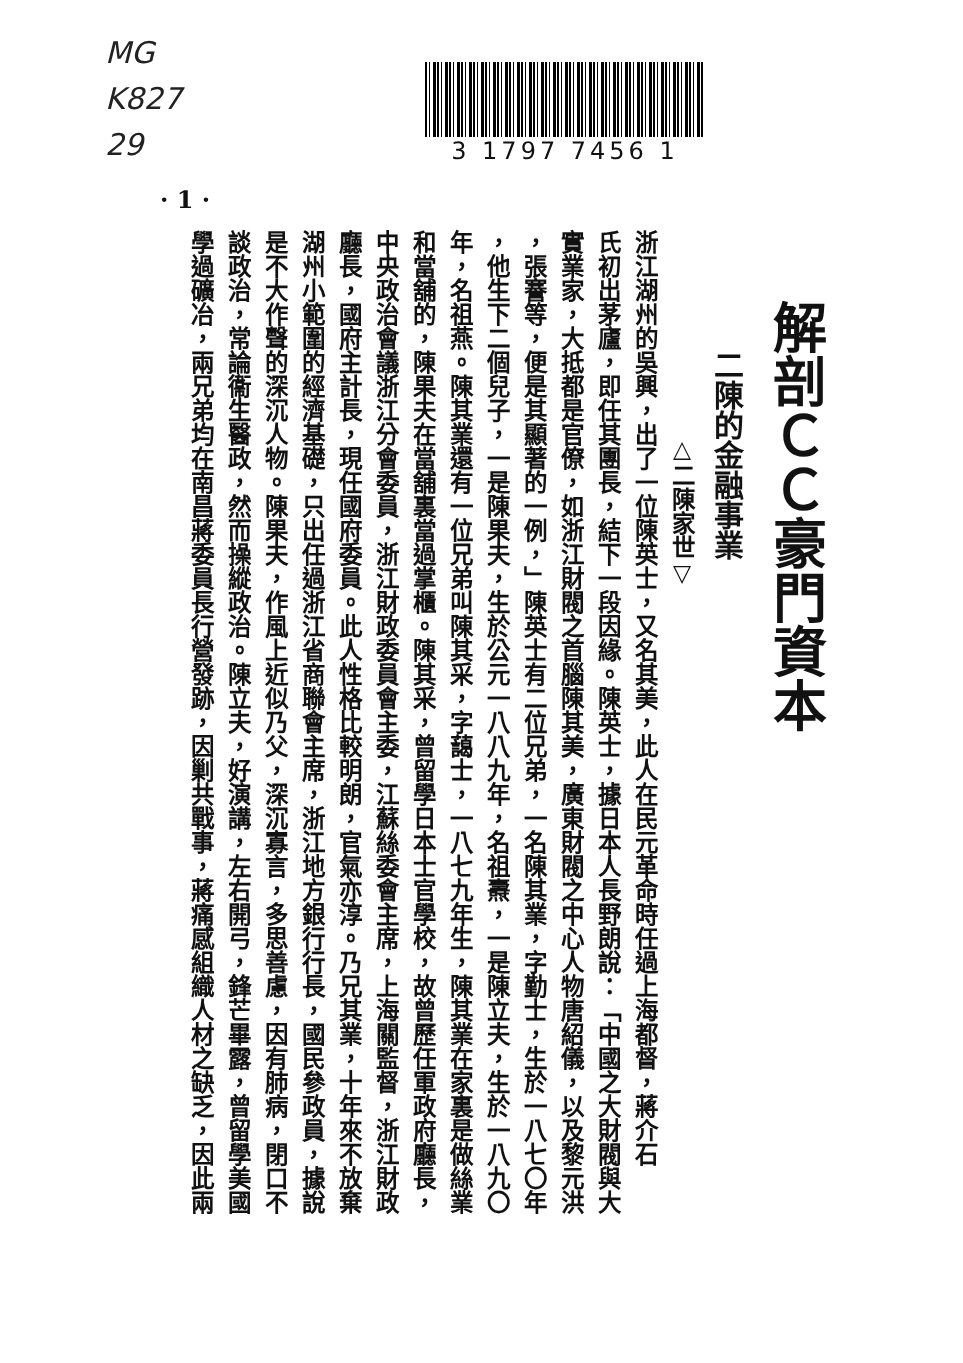MG
K827
29
· 1 ·
3 1797 7456 1
解剖ＣＣ豪門資本
二陳的金融事業
△二陳家世▽
浙江湖州的吳興，出了一位陳英士，又名其美，此人在民元革命時任過上海都督，蔣介石
氏初出茅廬，即任其團長，結下一段因緣。陳英士，據日本人長野朗說：「中國之大財閥與大
實業家，大抵都是官僚，如浙江財閥之首腦陳其美，廣東財閥之中心人物唐紹儀，以及黎元洪
，張謇等，便是其顯著的一例，」陳英士有二位兄弟，一名陳其業，字勤士，生於一八七〇年
，他生下二個兒子，一是陳果夫，生於公元一八八九年，名祖燾，一是陳立夫，生於一八九〇
年，名祖燕。陳其業還有一位兄弟叫陳其采，字藹士，一八七九年生，陳其業在家裏是做絲業
和當舖的，陳果夫在當舖裏當過掌櫃。陳其采，曾留學日本士官學校，故曾歷任軍政府廳長，
中央政治會議浙江分會委員，浙江財政委員會主委，江蘇絲委會主席，上海關監督，浙江財政
廳長，國府主計長，現任國府委員。此人性格比較明朗，官氣亦淳。乃兄其業，十年來不放棄
湖州小範圍的經濟基礎，只出任過浙江省商聯會主席，浙江地方銀行行長，國民參政員，據說
是不大作聲的深沉人物。陳果夫，作風上近似乃父，深沉寡言，多思善慮，因有肺病，閉口不
談政治，常論衞生醫政，然而操縱政治。陳立夫，好演講，左右開弓，鋒芒畢露，曾留學美國
學過礦冶，兩兄弟均在南昌蔣委員長行營發跡，因剿共戰事，蔣痛感組織人材之缺乏，因此兩